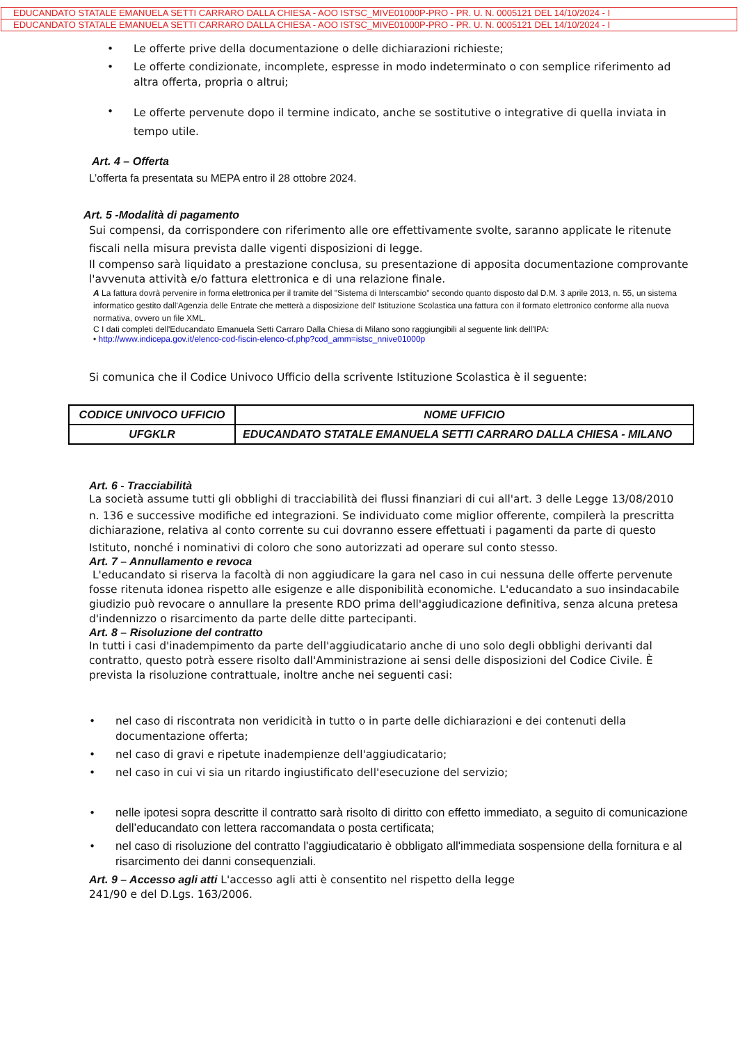EDUCANDATO STATALE EMANUELA SETTI CARRARO DALLA CHIESA - AOO ISTSC_MIVE01000P-PRO - PR. U. N. 0005121 DEL 14/10/2024 - I
EDUCANDATO STATALE EMANUELA SETTI CARRARO DALLA CHIESA - AOO ISTSC_MIVE01000P-PRO - PR. U. N. 0005121 DEL 14/10/2024 - I
• Le offerte prive della documentazione o delle dichiarazioni richieste;
• Le offerte condizionate, incomplete, espresse in modo indeterminato o con semplice riferimento ad altra offerta, propria o altrui;
• Le offerte pervenute dopo il termine indicato, anche se sostitutive o integrative di quella inviata in tempo utile.
Art. 4 – Offerta
L’offerta fa presentata su MEPA entro il 28 ottobre 2024.
Art. 5 -Modalità di pagamento
Sui compensi, da corrispondere con riferimento alle ore effettivamente svolte, saranno applicate le ritenute fiscali nella misura prevista dalle vigenti disposizioni di legge.
Il compenso sarà liquidato a prestazione conclusa, su presentazione di apposita documentazione comprovante l'avvenuta attività e/o fattura elettronica e di una relazione finale.
A La fattura dovrà pervenire in forma elettronica per il tramite del "Sistema di Interscambio" secondo quanto disposto dal D.M. 3 aprile 2013, n. 55, un sistema informatico gestito dall'Agenzia delle Entrate che metterà a disposizione dell' Istituzione Scolastica una fattura con il formato elettronico conforme alla nuova normativa, ovvero un file XML.
C I dati completi dell'Educandato Emanuela Setti Carraro Dalla Chiesa di Milano sono raggiungibili al seguente link dell'IPA:
• http://www.indicepa.gov.it/elenco-cod-fiscin-elenco-cf.php?cod_amm=istsc_nnive01000p
Si comunica che il Codice Univoco Ufficio della scrivente Istituzione Scolastica è il seguente:
| CODICE UNIVOCO UFFICIO | NOME UFFICIO |
| --- | --- |
| UFGKLR | EDUCANDATO STATALE EMANUELA SETTI CARRARO DALLA CHIESA - MILANO |
Art. 6 - Tracciabilità
La società assume tutti gli obblighi di tracciabilità dei flussi finanziari di cui all'art. 3 delle Legge 13/08/2010
n. 136 e successive modifiche ed integrazioni. Se individuato come miglior offerente, compilerà la prescritta dichiarazione, relativa al conto corrente su cui dovranno essere effettuati i pagamenti da parte di questo
Istituto, nonché i nominativi di coloro che sono autorizzati ad operare sul conto stesso.
Art. 7 – Annullamento e revoca
L'educandato si riserva la facoltà di non aggiudicare la gara nel caso in cui nessuna delle offerte pervenute fosse ritenuta idonea rispetto alle esigenze e alle disponibilità economiche. L'educandato a suo insindacabile giudizio può revocare o annullare la presente RDO prima dell'aggiudicazione definitiva, senza alcuna pretesa d'indennizzo o risarcimento da parte delle ditte partecipanti.
Art. 8 – Risoluzione del contratto
In tutti i casi d'inadempimento da parte dell'aggiudicatario anche di uno solo degli obblighi derivanti dal contratto, questo potrà essere risolto dall'Amministrazione ai sensi delle disposizioni del Codice Civile. È prevista la risoluzione contrattuale, inoltre anche nei seguenti casi:
• nel caso di riscontrata non veridicità in tutto o in parte delle dichiarazioni e dei contenuti della documentazione offerta;
• nel caso di gravi e ripetute inadempienze dell'aggiudicatario;
• nel caso in cui vi sia un ritardo ingiustificato dell'esecuzione del servizio;
• nelle ipotesi sopra descritte il contratto sarà risolto di diritto con effetto immediato, a seguito di comunicazione dell’educandato con lettera raccomandata o posta certificata;
• nel caso di risoluzione del contratto l'aggiudicatario è obbligato all'immediata sospensione della fornitura e al risarcimento dei danni consequenziali.
Art. 9 – Accesso agli atti L'accesso agli atti è consentito nel rispetto della legge
241/90 e del D.Lgs. 163/2006.